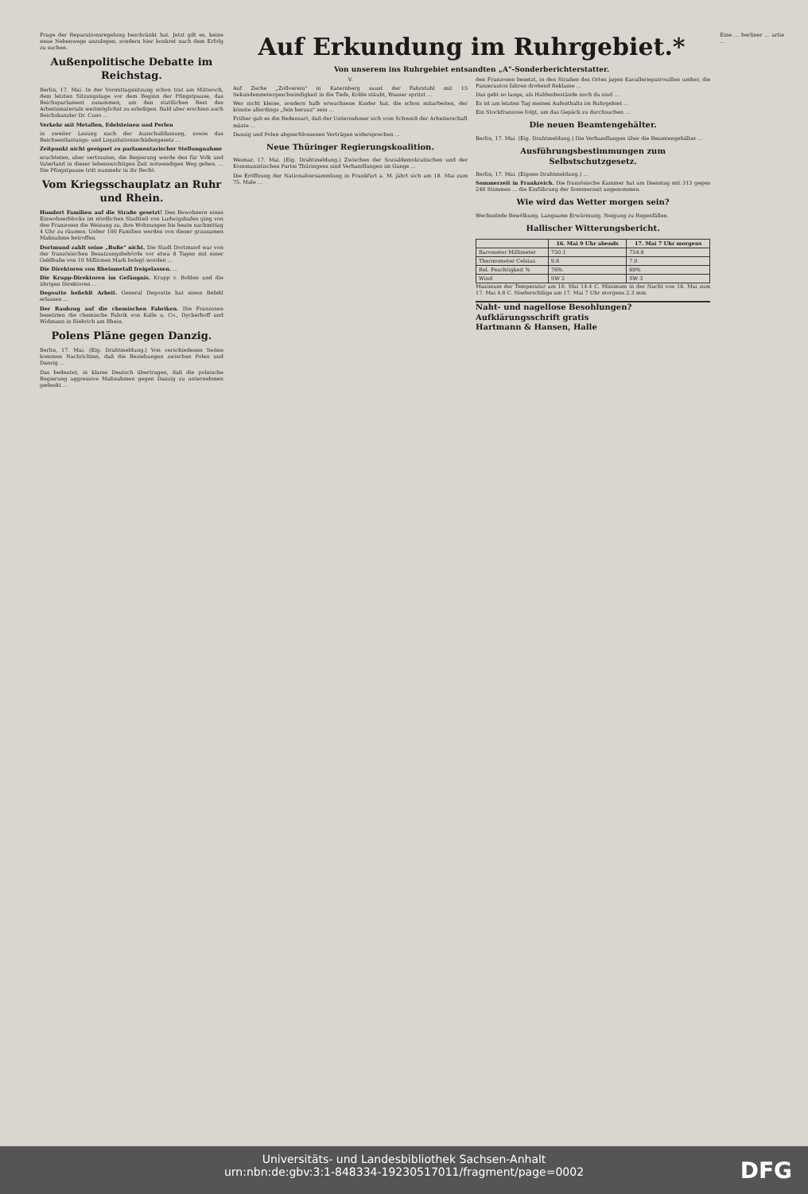Frage der Reparationsregelung beschränkt hat. Jetzt gilt es, keine neue Nebenwege anzulegen, sondern hier konkret nach dem Erfolg zu suchen.
Außenpolitische Debatte im Reichstag.
Berlin, 17. Mai. In der Vormittagssitzung schon trat am Mittwoch, dem letzten Sitzungstage vor dem Beginn der Pfingstpause, das Reichsparlament zusammen, um den stattlichen Rest des Arbeitsmaterials weitmöglichst zu erledigen. Bald aber erschien auch Reichskanzler Dr. Cuno ...
Verkehr mit Metallen, Edelsteinen und Perlen
in zweiter Lesung nach der Ausschußfassung, sowie das Reichsentlastungs- und Liquidationsschädengesetz ...
Zeitpunkt nicht geeignet zu parlamentarischer Stellungnahme
erachteten, aber vertrauten, die Regierung werde den für Volk und Vaterland in dieser lebenswichtigen Zeit notwendigen Weg gehen. ... Die Pfingstpause tritt nunmehr in ihr Recht.
Vom Kriegsschauplatz an Ruhr und Rhein.
Hundert Familien auf die Straße gesetzt! Den Bewohnern eines Einwohnerblocks im nördlichen Stadtteil von Ludwigshafen ging von den Franzosen die Weisung zu, ihre Wohnungen bis heute nachmittag 4 Uhr zu räumen. Ueber 100 Familien werden von dieser grausamen Maßnahme betroffen.
Dortmund zahlt seine „Buße" nicht. Die Stadt Dortmund war von der französischen Besatzungsbehörde vor etwa 8 Tagen mit einer Geldbuße von 10 Millionen Mark belegt worden ...
Die Direktoren von Rheinmetall freigelassen. ...
Die Krupp-Direktoren im Gefängnis. Krupp v. Bohlen und die übrigen Direktoren ...
Degoutte befiehlt Arbeit. General Degoutte hat einen Befehl erlassen ...
Der Raubzug auf die chemischen Fabriken. Die Franzosen besetzten die chemische Fabrik von Kalle u. Co., Dyckerhoff und Widmann in Biebrich am Rhein.
Polens Pläne gegen Danzig.
Berlin, 17. Mai. (Eig. Drahtmeldung.) Von verschiedenen Seiten kommen Nachrichten, daß die Beziehungen zwischen Polen und Danzig ...
Das bedeutet, in klares Deutsch übertragen, daß die polnische Regierung aggressive Maßnahmen gegen Danzig zu unternehmen gedenkt ...
Auf Erkundung im Ruhrgebiet.*
Von unserem ins Ruhrgebiet entsandten „A"-Sonderberichterstatter.
V.
Auf Zeche „Zollverein" in Katernberg saust der Fahrstuhl mit 15 Sekundenmetergeschwindigkeit in die Tiefe, Kohle stäubt, Wasser spritzt ...
Wer nicht kleine, sondern halb erwachsene Kinder hat, die schon mitarbeiten, der könnte allerdings „fein heraus" sein ...
Früher gab es die Redensart, daß der Unternehmer sich vom Schweiß der Arbeiterschaft mäste ...
Danzig und Polen abgeschlossenen Verträgen widersprechen ...
Neue Thüringer Regierungskoalition.
Weimar, 17. Mai. (Eig. Drahtmeldung.) Zwischen der Sozialdemokratischen und der Kommunistischen Partei Thüringens sind Verhandlungen im Gange ...
Die Eröffnung der Nationalversammlung in Frankfurt a. M. jährt sich am 18. Mai zum 75. Male ...
den Franzosen besetzt, in den Straßen des Ortes jagen Kavalleriepatrouillen umher, die Panzerautos fahren drohend Reklame ...
Das geht so lange, als Haldenbestände noch da sind ...
Es ist am letzten Tag meines Aufenthalts im Ruhrgebiet ...
Ein Stockfranzose folgt, um das Gepäck zu durchsuchen ...
Die neuen Beamtengehälter.
Berlin, 17. Mai. (Eig. Drahtmeldung.) Die Verhandlungen über die Beamtengehälter ...
Ausführungsbestimmungen zum Selbstschutzgesetz.
Berlin, 17. Mai. (Eigene Drahtmeldung.) ...
Sommerzeit in Frankreich. Die französische Kammer hat am Dienstag mit 313 gegen 246 Stimmen ... die Einführung der Sommerzeit angenommen.
Wie wird das Wetter morgen sein?
Wechselnde Bewölkung. Langsame Erwärmung. Neigung zu Regenfällen.
Hallischer Witterungsbericht.
| | 16. Mai 9 Uhr abends | 17. Mai 7 Uhr morgens |
| --- | --- | --- |
| Barometer Millimeter | 750.1 | 754.8 |
| Thermometer Celsius | 9.8 | 7.0 |
| Rel. Feuchtigkeit % | 76% | 69% |
| Wind | SW 2 | SW 3 |
Maximum der Temperatur am 16. Mai 14.4 C. Minimum in der Nacht von 16. Mai zum 17. Mai 4.8 C. Niederschläge am 17. Mai 7 Uhr morgens 2.3 mm.
Naht- und nagellose Besohlungen? Aufklärungsschrift gratis
Hartmann & Hansen, Halle
Eine ... berliner ... artie ...
Universitäts- und Landesbibliothek Sachsen-Anhalt
urn:nbn:de:gbv:3:1-848334-19230517011/fragment/page=0002
DFG